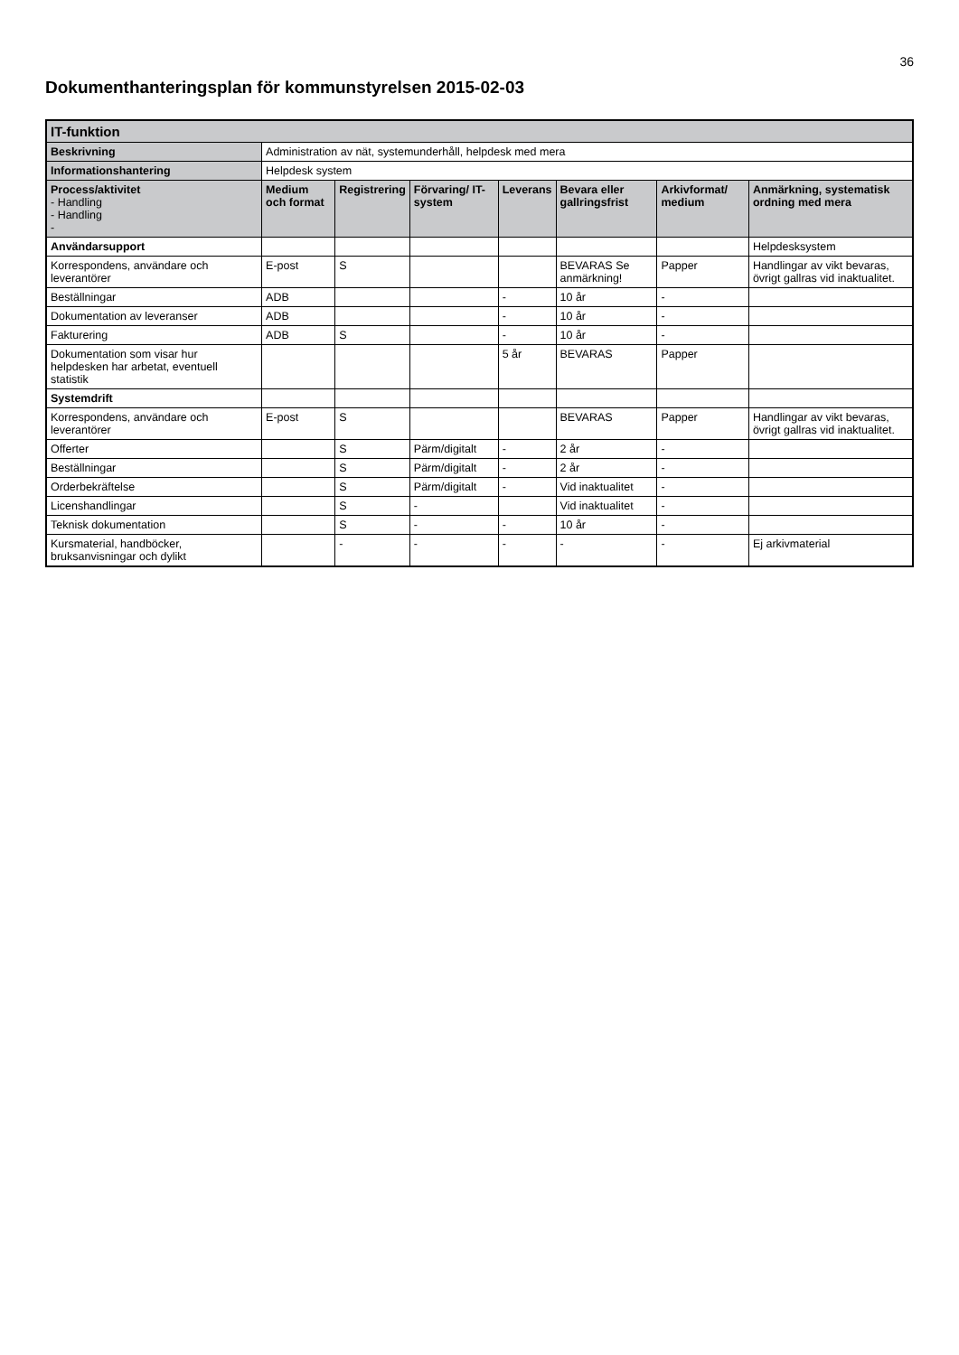36
Dokumenthanteringsplan för kommunstyrelsen 2015-02-03
| IT-funktion | | | | | | | |
| Beskrivning | Administration av nät, systemunderhåll, helpdesk med mera | | | | | | |
| Informationshantering | Helpdesk system | | | | | | |
| Process/aktivitet - Handling - Handling - | Medium och format | Registrering | Förvaring/ IT-system | Leverans | Bevara eller gallringsfrist | Arkivformat/ medium | Anmärkning, systematisk ordning med mera |
| Användarsupport | | | | | | | Helpdesksystem |
| Korrespondens, användare och leverantörer | E-post | S | | | BEVARAS Se anmärkning! | Papper | Handlingar av vikt bevaras, övrigt gallras vid inaktualitet. |
| Beställningar | ADB | | | - | 10 år | - | |
| Dokumentation av leveranser | ADB | | | - | 10 år | - | |
| Fakturering | ADB | S | | - | 10 år | - | |
| Dokumentation som visar hur helpdesken har arbetat, eventuell statistik | | | | 5 år | BEVARAS | Papper | |
| Systemdrift | | | | | | | |
| Korrespondens, användare och leverantörer | E-post | S | | | BEVARAS | Papper | Handlingar av vikt bevaras, övrigt gallras vid inaktualitet. |
| Offerter | | S | Pärm/digitalt | - | 2 år | - | |
| Beställningar | | S | Pärm/digitalt | - | 2 år | - | |
| Orderbekräftelse | | S | Pärm/digitalt | - | Vid inaktualitet | - | |
| Licenshandlingar | | S | - | | Vid inaktualitet | - | |
| Teknisk dokumentation | | S | - | - | 10 år | - | |
| Kursmaterial, handböcker, bruksanvisningar och dylikt | | - | - | - | - | - | Ej arkivmaterial |